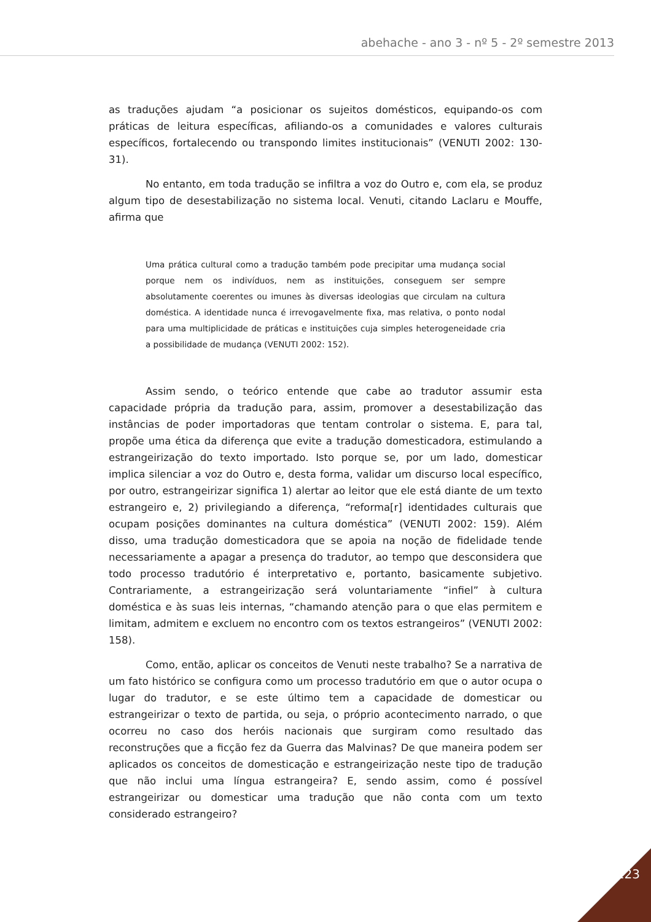abehache - ano 3 - nº 5 - 2º semestre 2013
as traduções ajudam “a posicionar os sujeitos domésticos, equipando-os com práticas de leitura específicas, afiliando-os a comunidades e valores culturais específicos, fortalecendo ou transpondo limites institucionais” (VENUTI 2002: 130-31).
No entanto, em toda tradução se infiltra a voz do Outro e, com ela, se produz algum tipo de desestabilização no sistema local. Venuti, citando Laclaru e Mouffe, afirma que
Uma prática cultural como a tradução também pode precipitar uma mudança social porque nem os indivíduos, nem as instituições, conseguem ser sempre absolutamente coerentes ou imunes às diversas ideologias que circulam na cultura doméstica. A identidade nunca é irrevogavelmente fixa, mas relativa, o ponto nodal para uma multiplicidade de práticas e instituições cuja simples heterogeneidade cria a possibilidade de mudança (VENUTI 2002: 152).
Assim sendo, o teórico entende que cabe ao tradutor assumir esta capacidade própria da tradução para, assim, promover a desestabilização das instâncias de poder importadoras que tentam controlar o sistema. E, para tal, propõe uma ética da diferença que evite a tradução domesticadora, estimulando a estrangeirização do texto importado. Isto porque se, por um lado, domesticar implica silenciar a voz do Outro e, desta forma, validar um discurso local específico, por outro, estrangeirizar significa 1) alertar ao leitor que ele está diante de um texto estrangeiro e, 2) privilegiando a diferença, “reforma[r] identidades culturais que ocupam posições dominantes na cultura doméstica” (VENUTI 2002: 159). Além disso, uma tradução domesticadora que se apoia na noção de fidelidade tende necessariamente a apagar a presença do tradutor, ao tempo que desconsidera que todo processo tradutório é interpretativo e, portanto, basicamente subjetivo. Contrariamente, a estrangeirização será voluntariamente “infiel” à cultura doméstica e às suas leis internas, “chamando atenção para o que elas permitem e limitam, admitem e excluem no encontro com os textos estrangeiros” (VENUTI 2002: 158).
Como, então, aplicar os conceitos de Venuti neste trabalho? Se a narrativa de um fato histórico se configura como um processo tradutório em que o autor ocupa o lugar do tradutor, e se este último tem a capacidade de domesticar ou estrangeirizar o texto de partida, ou seja, o próprio acontecimento narrado, o que ocorreu no caso dos heróis nacionais que surgiram como resultado das reconstruções que a ficção fez da Guerra das Malvinas? De que maneira podem ser aplicados os conceitos de domesticação e estrangeirização neste tipo de tradução que não inclui uma língua estrangeira? E, sendo assim, como é possível estrangeirizar ou domesticar uma tradução que não conta com um texto considerado estrangeiro?
123